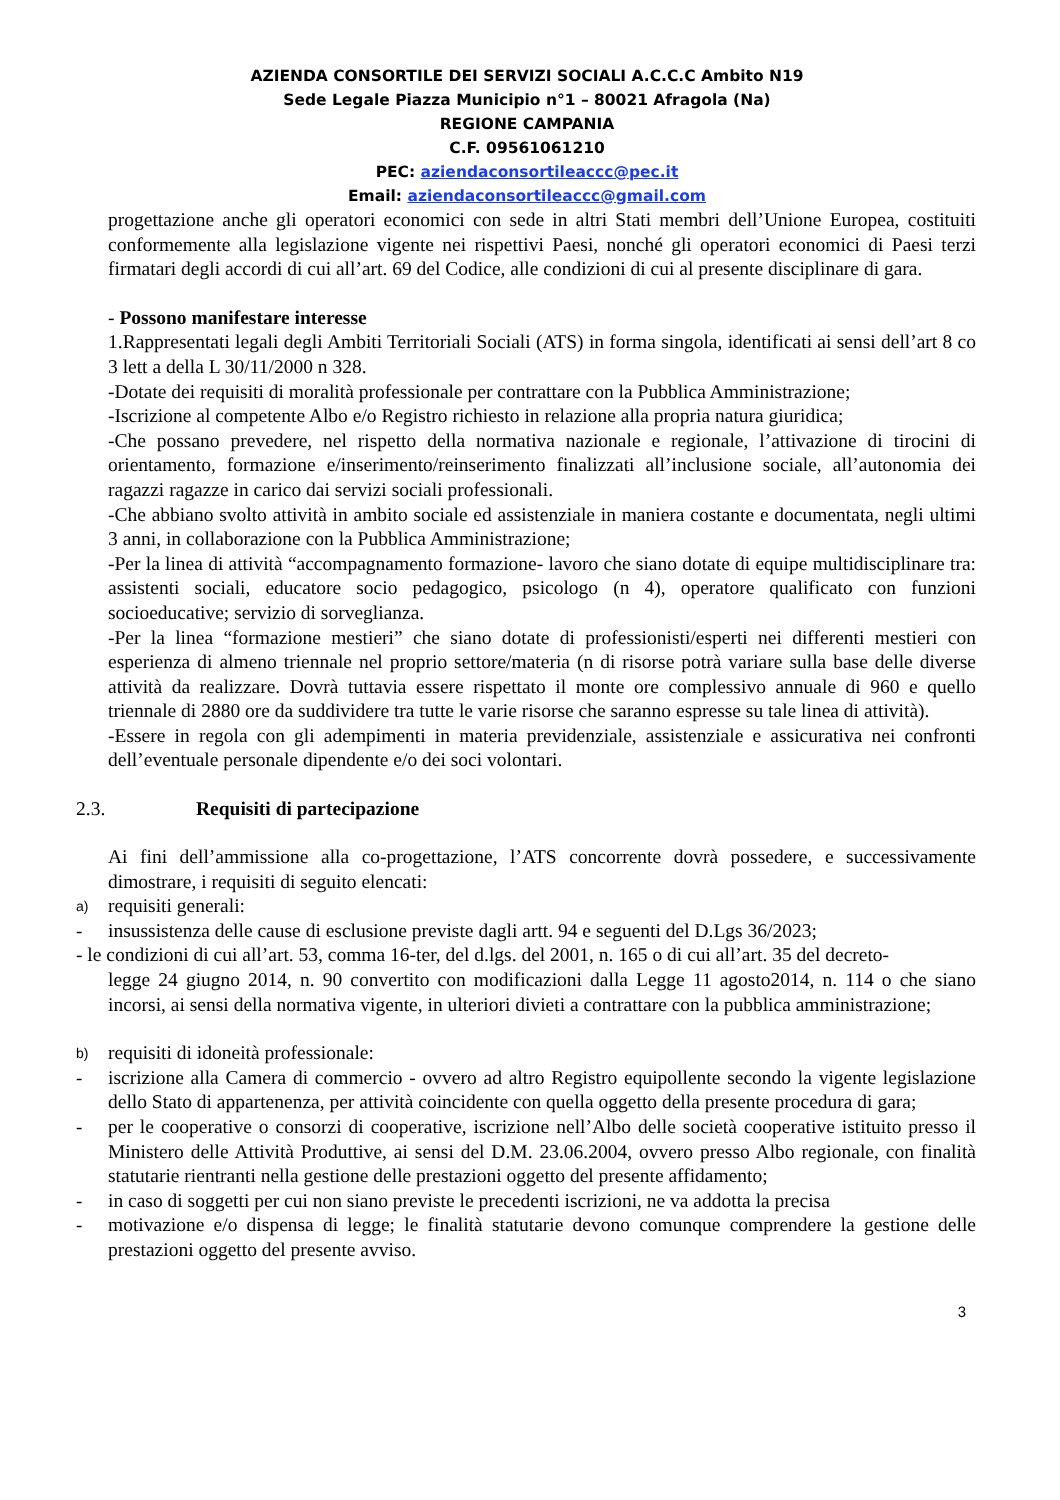AZIENDA CONSORTILE DEI SERVIZI SOCIALI A.C.C.C Ambito N19
Sede Legale Piazza Municipio n°1 – 80021 Afragola (Na)
REGIONE CAMPANIA
C.F. 09561061210
PEC: aziendaconsortileaccc@pec.it
Email: aziendaconsortileaccc@gmail.com
progettazione anche gli operatori economici con sede in altri Stati membri dell’Unione Europea, costituiti conformemente alla legislazione vigente nei rispettivi Paesi, nonché gli operatori economici di Paesi terzi firmatari degli accordi di cui all’art. 69 del Codice, alle condizioni di cui al presente disciplinare di gara.
- Possono manifestare interesse
1.Rappresentati legali degli Ambiti Territoriali Sociali (ATS) in forma singola, identificati ai sensi dell’art 8 co 3 lett a della L 30/11/2000 n 328.
-Dotate dei requisiti di moralità professionale per contrattare con la Pubblica Amministrazione;
-Iscrizione al competente Albo e/o Registro richiesto in relazione alla propria natura giuridica;
-Che possano prevedere, nel rispetto della normativa nazionale e regionale, l’attivazione di tirocini di orientamento, formazione e/inserimento/reinserimento finalizzati all’inclusione sociale, all’autonomia dei ragazzi ragazze in carico dai servizi sociali professionali.
-Che abbiano svolto attività in ambito sociale ed assistenziale in maniera costante e documentata, negli ultimi 3 anni, in collaborazione con la Pubblica Amministrazione;
-Per la linea di attività “accompagnamento formazione- lavoro che siano dotate di equipe multidisciplinare tra: assistenti sociali, educatore socio pedagogico, psicologo (n 4), operatore qualificato con funzioni socioeducative; servizio di sorveglianza.
-Per la linea “formazione mestieri” che siano dotate di professionisti/esperti nei differenti mestieri con esperienza di almeno triennale nel proprio settore/materia (n di risorse potrà variare sulla base delle diverse attività da realizzare. Dovrà tuttavia essere rispettato il monte ore complessivo annuale di 960 e quello triennale di 2880 ore da suddividere tra tutte le varie risorse che saranno espresse su tale linea di attività).
-Essere in regola con gli adempimenti in materia previdenziale, assistenziale e assicurativa nei confronti dell’eventuale personale dipendente e/o dei soci volontari.
2.3. Requisiti di partecipazione
Ai fini dell’ammissione alla co-progettazione, l’ATS concorrente dovrà possedere, e successivamente dimostrare, i requisiti di seguito elencati:
a) requisiti generali:
- insussistenza delle cause di esclusione previste dagli artt. 94 e seguenti del D.Lgs 36/2023;
- le condizioni di cui all’art. 53, comma 16-ter, del d.lgs. del 2001, n. 165 o di cui all’art. 35 del decreto-
legge 24 giugno 2014, n. 90 convertito con modificazioni dalla Legge 11 agosto2014, n. 114 o che siano incorsi, ai sensi della normativa vigente, in ulteriori divieti a contrattare con la pubblica amministrazione;
b) requisiti di idoneità professionale:
- iscrizione alla Camera di commercio - ovvero ad altro Registro equipollente secondo la vigente legislazione dello Stato di appartenenza, per attività coincidente con quella oggetto della presente procedura di gara;
- per le cooperative o consorzi di cooperative, iscrizione nell’Albo delle società cooperative istituito presso il Ministero delle Attività Produttive, ai sensi del D.M. 23.06.2004, ovvero presso Albo regionale, con finalità statutarie rientranti nella gestione delle prestazioni oggetto del presente affidamento;
- in caso di soggetti per cui non siano previste le precedenti iscrizioni, ne va addotta la precisa
- motivazione e/o dispensa di legge; le finalità statutarie devono comunque comprendere la gestione delle prestazioni oggetto del presente avviso.
3